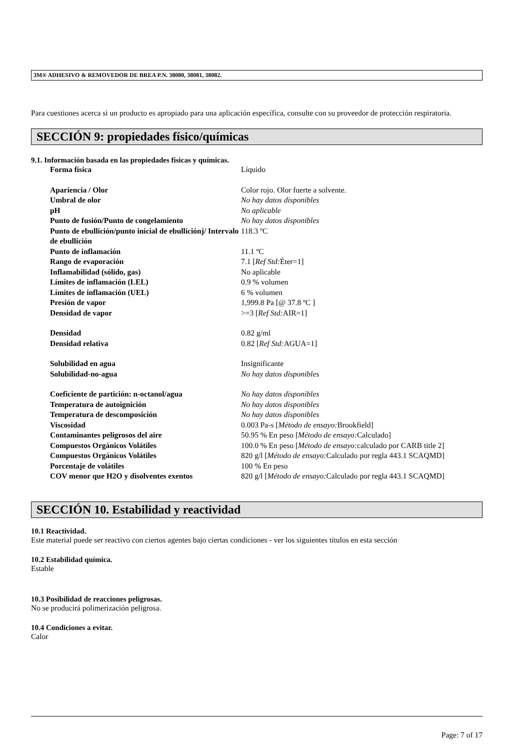3M® ADHESIVO & REMOVEDOR DE BREA P.N. 38080, 38081, 38082.
Para cuestiones acerca si un producto es apropiado para una aplicación específica, consulte con su proveedor de protección respiratoria.
SECCIÓN 9: propiedades físico/químicas
9.1. Información basada en las propiedades físicas y químicas.
| Forma física | Líquido |
| Apariencia / Olor | Color rojo. Olor fuerte a solvente. |
| Umbral de olor | No hay datos disponibles |
| pH | No aplicable |
| Punto de fusión/Punto de congelamiento | No hay datos disponibles |
| Punto de ebullición/punto inicial de ebulliciónj/ Intervalo de ebullición | 118.3 ºC |
| Punto de inflamación | 11.1 ºC |
| Rango de evaporación | 7.1 [ Ref Std: Éter=1] |
| Inflamabilidad (sólido, gas) | No aplicable |
| Límites de inflamación (LEL) | 0.9 % volumen |
| Límites de inflamación (UEL) | 6 % volumen |
| Presión de vapor | 1,999.8 Pa [@ 37.8 ºC ] |
| Densidad de vapor | >=3 [ Ref Std: AIR=1] |
| Densidad | 0.82 g/ml |
| Densidad relativa | 0.82 [ Ref Std: AGUA=1] |
| Solubilidad en agua | Insignificante |
| Solubilidad-no-agua | No hay datos disponibles |
| Coeficiente de partición: n-octanol/agua | No hay datos disponibles |
| Temperatura de autoignición | No hay datos disponibles |
| Temperatura de descomposición | No hay datos disponibles |
| Viscosidad | 0.003 Pa-s [ Método de ensayo: Brookfield] |
| Contaminantes peligrosos del aire | 50.95 % En peso [ Método de ensayo: Calculado] |
| Compuestos Orgánicos Volátiles | 100.0 % En peso [ Método de ensayo: calculado por CARB title 2] |
| Compuestos Orgánicos Volátiles | 820 g/l [ Método de ensayo: Calculado por regla 443.1 SCAQMD] |
| Porcentaje de volátiles | 100 % En peso |
| COV menor que H2O y disolventes exentos | 820 g/l [ Método de ensayo: Calculado por regla 443.1 SCAQMD] |
SECCIÓN 10. Estabilidad y reactividad
10.1 Reactividad.
Este material puede ser reactivo con ciertos agentes bajo ciertas condiciones - ver los siguientes títulos en esta sección
10.2 Estabilidad química.
Estable
10.3 Posibilidad de reacciones peligrosas.
No se producirá polimerización peligrosa.
10.4 Condiciones a evitar.
Calor
Page: 7 of 17